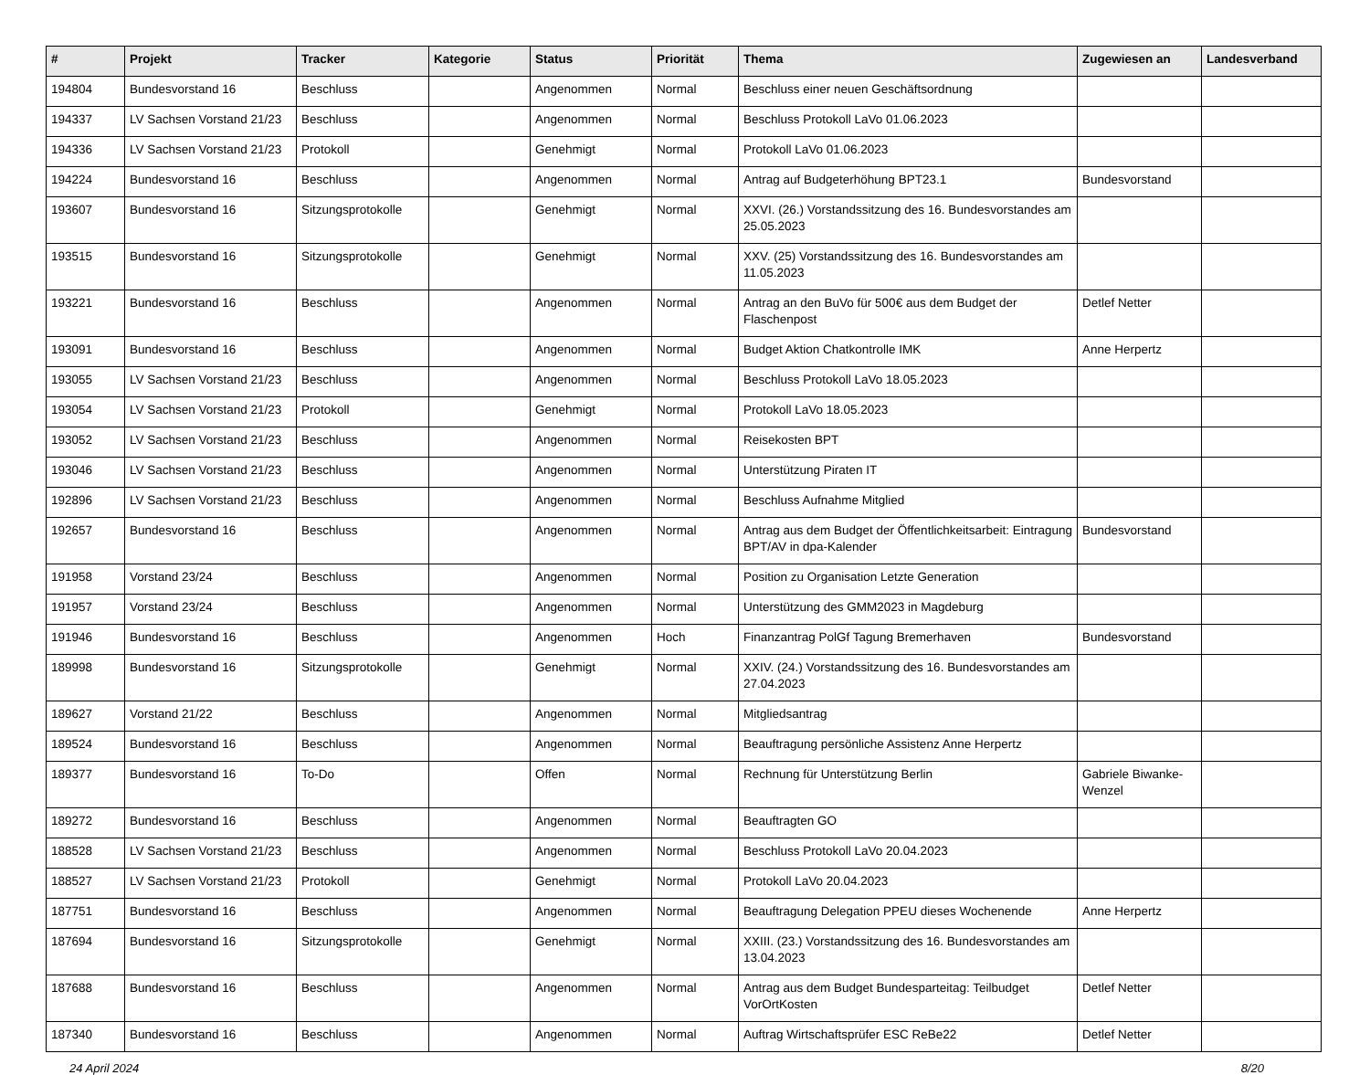| # | Projekt | Tracker | Kategorie | Status | Priorität | Thema | Zugewiesen an | Landesverband |
| --- | --- | --- | --- | --- | --- | --- | --- | --- |
| 194804 | Bundesvorstand 16 | Beschluss | | Angenommen | Normal | Beschluss einer neuen Geschäftsordnung | | |
| 194337 | LV Sachsen Vorstand 21/23 | Beschluss | | Angenommen | Normal | Beschluss Protokoll LaVo 01.06.2023 | | |
| 194336 | LV Sachsen Vorstand 21/23 | Protokoll | | Genehmigt | Normal | Protokoll LaVo 01.06.2023 | | |
| 194224 | Bundesvorstand 16 | Beschluss | | Angenommen | Normal | Antrag auf Budgeterhöhung BPT23.1 | Bundesvorstand | |
| 193607 | Bundesvorstand 16 | Sitzungsprotokolle | | Genehmigt | Normal | XXVI. (26.) Vorstandssitzung des 16. Bundesvorstandes am 25.05.2023 | | |
| 193515 | Bundesvorstand 16 | Sitzungsprotokolle | | Genehmigt | Normal | XXV. (25) Vorstandssitzung des 16. Bundesvorstandes am 11.05.2023 | | |
| 193221 | Bundesvorstand 16 | Beschluss | | Angenommen | Normal | Antrag an den BuVo für 500€ aus dem Budget der Flaschenpost | Detlef Netter | |
| 193091 | Bundesvorstand 16 | Beschluss | | Angenommen | Normal | Budget Aktion Chatkontrolle IMK | Anne Herpertz | |
| 193055 | LV Sachsen Vorstand 21/23 | Beschluss | | Angenommen | Normal | Beschluss Protokoll LaVo 18.05.2023 | | |
| 193054 | LV Sachsen Vorstand 21/23 | Protokoll | | Genehmigt | Normal | Protokoll LaVo 18.05.2023 | | |
| 193052 | LV Sachsen Vorstand 21/23 | Beschluss | | Angenommen | Normal | Reisekosten BPT | | |
| 193046 | LV Sachsen Vorstand 21/23 | Beschluss | | Angenommen | Normal | Unterstützung Piraten IT | | |
| 192896 | LV Sachsen Vorstand 21/23 | Beschluss | | Angenommen | Normal | Beschluss Aufnahme Mitglied | | |
| 192657 | Bundesvorstand 16 | Beschluss | | Angenommen | Normal | Antrag aus dem Budget der Öffentlichkeitsarbeit: Eintragung BPT/AV in dpa-Kalender | Bundesvorstand | |
| 191958 | Vorstand 23/24 | Beschluss | | Angenommen | Normal | Position zu Organisation Letzte Generation | | |
| 191957 | Vorstand 23/24 | Beschluss | | Angenommen | Normal | Unterstützung des GMM2023 in Magdeburg | | |
| 191946 | Bundesvorstand 16 | Beschluss | | Angenommen | Hoch | Finanzantrag PolGf Tagung Bremerhaven | Bundesvorstand | |
| 189998 | Bundesvorstand 16 | Sitzungsprotokolle | | Genehmigt | Normal | XXIV. (24.) Vorstandssitzung des 16. Bundesvorstandes am 27.04.2023 | | |
| 189627 | Vorstand 21/22 | Beschluss | | Angenommen | Normal | Mitgliedsantrag | | |
| 189524 | Bundesvorstand 16 | Beschluss | | Angenommen | Normal | Beauftragung persönliche Assistenz Anne Herpertz | | |
| 189377 | Bundesvorstand 16 | To-Do | | Offen | Normal | Rechnung für Unterstützung Berlin | Gabriele Biwanke-Wenzel | |
| 189272 | Bundesvorstand 16 | Beschluss | | Angenommen | Normal | Beauftragten GO | | |
| 188528 | LV Sachsen Vorstand 21/23 | Beschluss | | Angenommen | Normal | Beschluss Protokoll LaVo 20.04.2023 | | |
| 188527 | LV Sachsen Vorstand 21/23 | Protokoll | | Genehmigt | Normal | Protokoll LaVo 20.04.2023 | | |
| 187751 | Bundesvorstand 16 | Beschluss | | Angenommen | Normal | Beauftragung Delegation PPEU dieses Wochenende | Anne Herpertz | |
| 187694 | Bundesvorstand 16 | Sitzungsprotokolle | | Genehmigt | Normal | XXIII. (23.) Vorstandssitzung des 16. Bundesvorstandes am 13.04.2023 | | |
| 187688 | Bundesvorstand 16 | Beschluss | | Angenommen | Normal | Antrag aus dem Budget Bundesparteitag: Teilbudget VorOrtKosten | Detlef Netter | |
| 187340 | Bundesvorstand 16 | Beschluss | | Angenommen | Normal | Auftrag Wirtschaftsprüfer ESC ReBe22 | Detlef Netter | |
24 April 2024 8/20